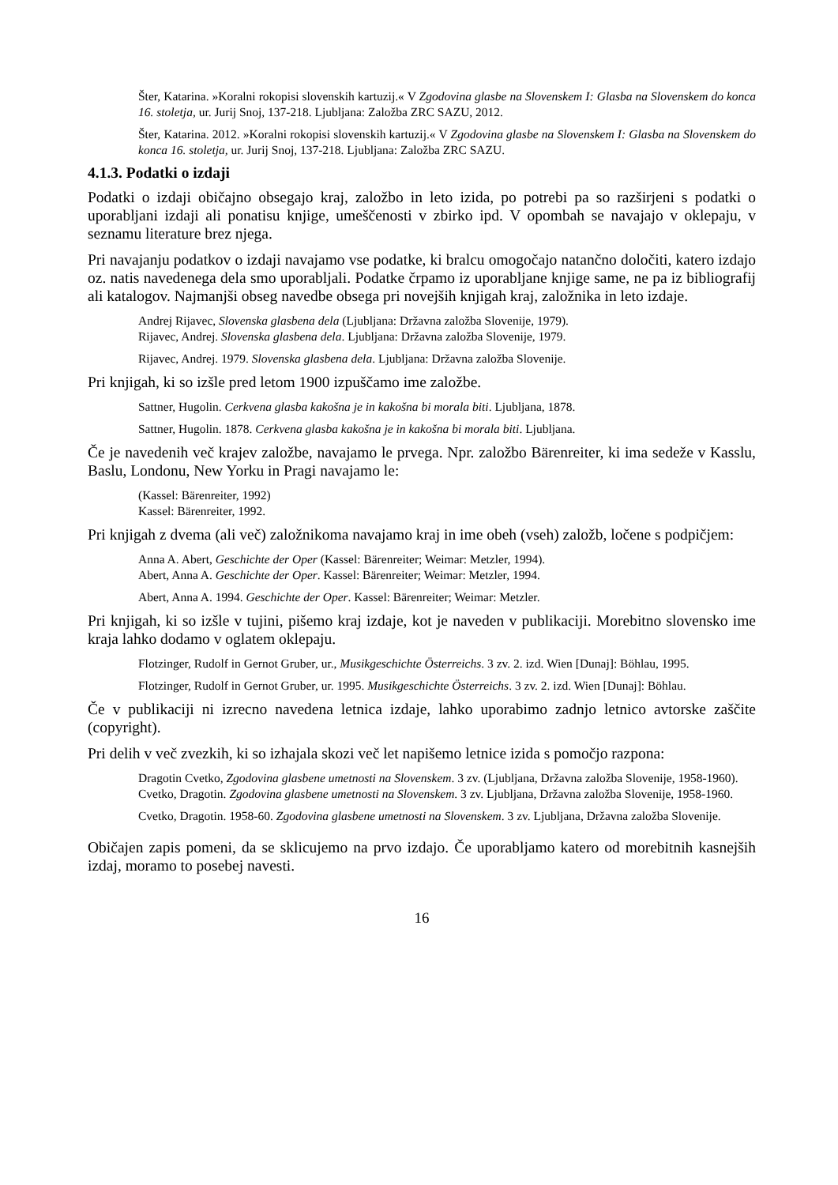Šter, Katarina. »Koralni rokopisi slovenskih kartuzij.« V Zgodovina glasbe na Slovenskem I: Glasba na Slovenskem do konca 16. stoletja, ur. Jurij Snoj, 137-218. Ljubljana: Založba ZRC SAZU, 2012.
Šter, Katarina. 2012. »Koralni rokopisi slovenskih kartuzij.« V Zgodovina glasbe na Slovenskem I: Glasba na Slovenskem do konca 16. stoletja, ur. Jurij Snoj, 137-218. Ljubljana: Založba ZRC SAZU.
4.1.3. Podatki o izdaji
Podatki o izdaji običajno obsegajo kraj, založbo in leto izida, po potrebi pa so razširjeni s podatki o uporabljani izdaji ali ponatisu knjige, umeščenosti v zbirko ipd. V opombah se navajajo v oklepaju, v seznamu literature brez njega.
Pri navajanju podatkov o izdaji navajamo vse podatke, ki bralcu omogočajo natančno določiti, katero izdajo oz. natis navedenega dela smo uporabljali. Podatke črpamo iz uporabljane knjige same, ne pa iz bibliografij ali katalogov. Najmanjši obseg navedbe obsega pri novejših knjigah kraj, založnika in leto izdaje.
Andrej Rijavec, Slovenska glasbena dela (Ljubljana: Državna založba Slovenije, 1979).
Rijavec, Andrej. Slovenska glasbena dela. Ljubljana: Državna založba Slovenije, 1979.
Rijavec, Andrej. 1979. Slovenska glasbena dela. Ljubljana: Državna založba Slovenije.
Pri knjigah, ki so izšle pred letom 1900 izpuščamo ime založbe.
Sattner, Hugolin. Cerkvena glasba kakošna je in kakošna bi morala biti. Ljubljana, 1878.
Sattner, Hugolin. 1878. Cerkvena glasba kakošna je in kakošna bi morala biti. Ljubljana.
Če je navedenih več krajev založbe, navajamo le prvega. Npr. založbo Bärenreiter, ki ima sedeže v Kasslu, Baslu, Londonu, New Yorku in Pragi navajamo le:
(Kassel: Bärenreiter, 1992)
Kassel: Bärenreiter, 1992.
Pri knjigah z dvema (ali več) založnikoma navajamo kraj in ime obeh (vseh) založb, ločene s podpičjem:
Anna A. Abert, Geschichte der Oper (Kassel: Bärenreiter; Weimar: Metzler, 1994).
Abert, Anna A. Geschichte der Oper. Kassel: Bärenreiter; Weimar: Metzler, 1994.
Abert, Anna A. 1994. Geschichte der Oper. Kassel: Bärenreiter; Weimar: Metzler.
Pri knjigah, ki so izšle v tujini, pišemo kraj izdaje, kot je naveden v publikaciji. Morebitno slovensko ime kraja lahko dodamo v oglatem oklepaju.
Flotzinger, Rudolf in Gernot Gruber, ur., Musikgeschichte Österreichs. 3 zv. 2. izd. Wien [Dunaj]: Böhlau, 1995.
Flotzinger, Rudolf in Gernot Gruber, ur. 1995. Musikgeschichte Österreichs. 3 zv. 2. izd. Wien [Dunaj]: Böhlau.
Če v publikaciji ni izrecno navedena letnica izdaje, lahko uporabimo zadnjo letnico avtorske zaščite (copyright).
Pri delih v več zvezkih, ki so izhajala skozi več let napišemo letnice izida s pomočjo razpona:
Dragotin Cvetko, Zgodovina glasbene umetnosti na Slovenskem. 3 zv. (Ljubljana, Državna založba Slovenije, 1958-1960).
Cvetko, Dragotin. Zgodovina glasbene umetnosti na Slovenskem. 3 zv. Ljubljana, Državna založba Slovenije, 1958-1960.
Cvetko, Dragotin. 1958-60. Zgodovina glasbene umetnosti na Slovenskem. 3 zv. Ljubljana, Državna založba Slovenije.
Običajen zapis pomeni, da se sklicujemo na prvo izdajo. Če uporabljamo katero od morebitnih kasnejših izdaj, moramo to posebej navesti.
16